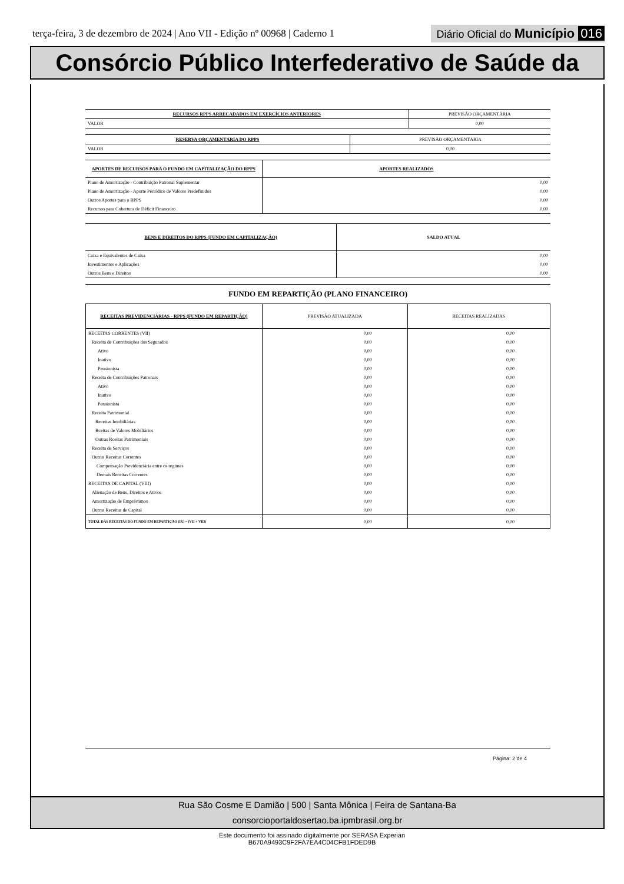terça-feira, 3 de dezembro de 2024 | Ano VII - Edição nº 00968 | Caderno 1
Diário Oficial do Município 016
Consórcio Público Interfederativo de Saúde da
| RECURSOS RPPS ARRECADADOS EM EXERCÍCIOS ANTERIORES | PREVISÃO ORÇAMENTÁRIA |
| VALOR | 0,00 |
| RESERVA ORÇAMENTÁRIA DO RPPS | PREVISÃO ORÇAMENTÁRIA |
| VALOR | 0,00 |
| APORTES DE RECURSOS PARA O FUNDO EM CAPITALIZAÇÃO DO RPPS | APORTES REALIZADOS |
| Plano de Amortização - Contribuição Patronal Suplementar | 0,00 |
| Plano de Amortização - Aporte Periódico de Valores Predefinidos | 0,00 |
| Outros Aportes para o RPPS | 0,00 |
| Recursos para Cobertura de Déficit Financeiro | 0,00 |
| BENS E DIREITOS DO RPPS (FUNDO EM CAPITALIZAÇÃO) | SALDO ATUAL |
| Caixa e Equivalentes de Caixa | 0,00 |
| Investimentos e Aplicações | 0,00 |
| Outros Bens e Direitos | 0,00 |
FUNDO EM REPARTIÇÃO (PLANO FINANCEIRO)
| RECEITAS PREVIDENCIÁRIAS - RPPS (FUNDO EM REPARTIÇÃO) | PREVISÃO ATUALIZADA | RECEITAS REALIZADAS |
| --- | --- | --- |
| RECEITAS CORRENTES (VII) | 0,00 | 0,00 |
| Receita de Contribuições dos Segurados | 0,00 | 0,00 |
| Ativo | 0,00 | 0,00 |
| Inativo | 0,00 | 0,00 |
| Pensionista | 0,00 | 0,00 |
| Receita de Contribuições Patronais | 0,00 | 0,00 |
| Ativo | 0,00 | 0,00 |
| Inativo | 0,00 | 0,00 |
| Pensionista | 0,00 | 0,00 |
| Receita Patrimonial | 0,00 | 0,00 |
| Receitas Imobiliárias | 0,00 | 0,00 |
| Rceitas de Valores Mobiliários | 0,00 | 0,00 |
| Outras Rceitas Patrimoniais | 0,00 | 0,00 |
| Receita de Serviços | 0,00 | 0,00 |
| Outras Receitas Correntes | 0,00 | 0,00 |
| Compensação Previdenciária entre os regimes | 0,00 | 0,00 |
| Demais Receitas Correntes | 0,00 | 0,00 |
| RECEITAS DE CAPITAL (VIII) | 0,00 | 0,00 |
| Alienação de Bens, Direitos e Ativos | 0,00 | 0,00 |
| Amortização de Empréstimos | 0,00 | 0,00 |
| Outras Receitas de Capital | 0,00 | 0,00 |
| TOTAL DAS RECEITAS DO FUNDO EM REPARTIÇÃO (IX) = (VII + VIII) | 0,00 | 0,00 |
Página: 2 de 4
Rua São Cosme E Damião | 500 | Santa Mônica | Feira de Santana-Ba
consorcioportaldosertao.ba.ipmbrasil.org.br
Este documento foi assinado digitalmente por SERASA Experian
B670A9493C9F2FA7EA4C04CFB1FDED9B